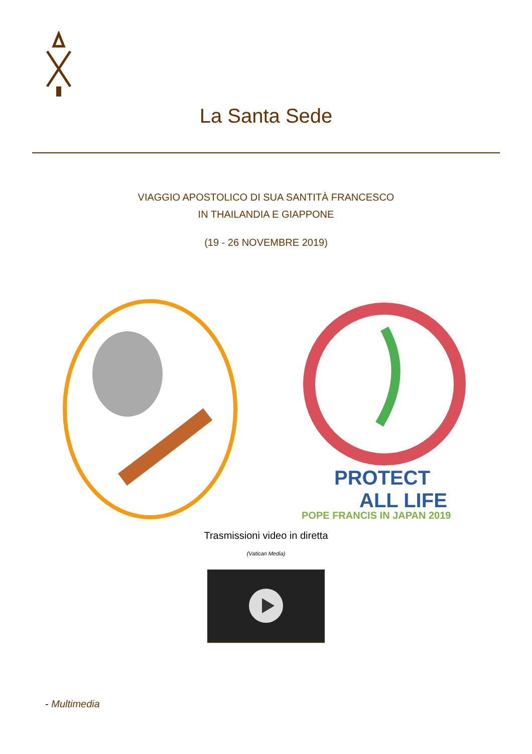La Santa Sede
VIAGGIO APOSTOLICO DI SUA SANTITÀ FRANCESCO
IN THAILANDIA E GIAPPONE
(19 - 26 NOVEMBRE 2019)
PROTECT
ALL LIFE
POPE FRANCIS IN JAPAN 2019
Trasmissioni video in diretta
(Vatican Media)
- Multimedia